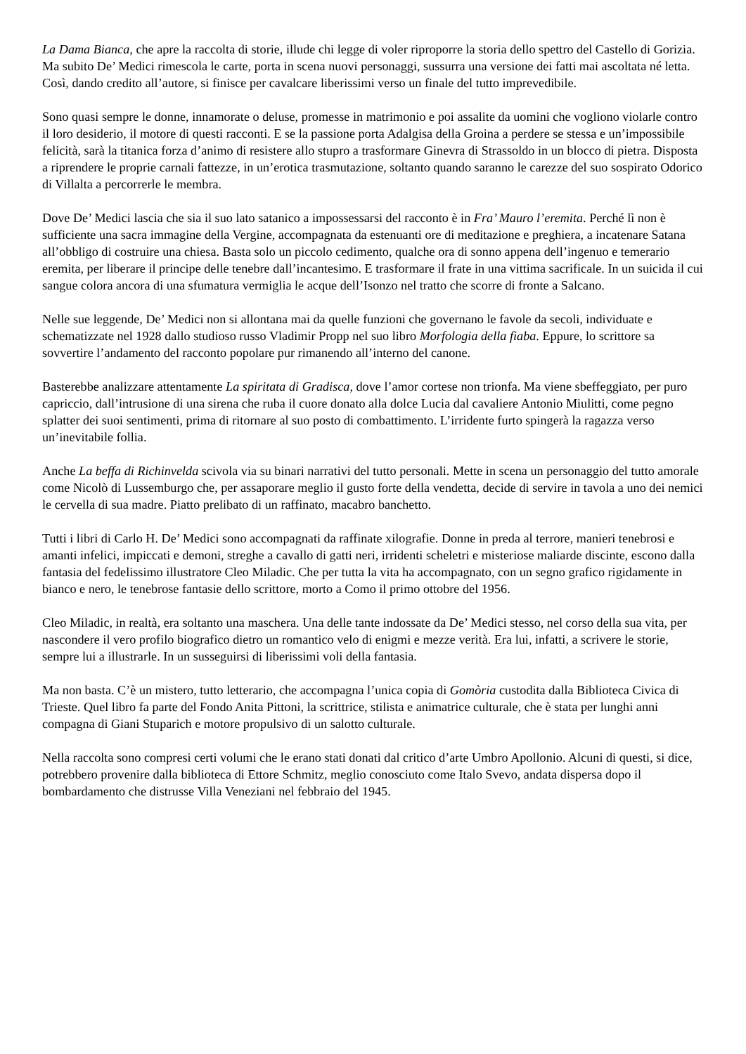La Dama Bianca, che apre la raccolta di storie, illude chi legge di voler riproporre la storia dello spettro del Castello di Gorizia. Ma subito De’ Medici rimescola le carte, porta in scena nuovi personaggi, sussurra una versione dei fatti mai ascoltata né letta. Così, dando credito all’autore, si finisce per cavalcare liberissimi verso un finale del tutto imprevedibile.
Sono quasi sempre le donne, innamorate o deluse, promesse in matrimonio e poi assalite da uomini che vogliono violarle contro il loro desiderio, il motore di questi racconti. E se la passione porta Adalgisa della Groina a perdere se stessa e un’impossibile felicità, sarà la titanica forza d’animo di resistere allo stupro a trasformare Ginevra di Strassoldo in un blocco di pietra. Disposta a riprendere le proprie carnali fattezze, in un’erotica trasmutazione, soltanto quando saranno le carezze del suo sospirato Odorico di Villalta a percorrerle le membra.
Dove De’ Medici lascia che sia il suo lato satanico a impossessarsi del racconto è in Fra’ Mauro l’eremita. Perché lì non è sufficiente una sacra immagine della Vergine, accompagnata da estenuanti ore di meditazione e preghiera, a incatenare Satana all’obbligo di costruire una chiesa. Basta solo un piccolo cedimento, qualche ora di sonno appena dell’ingenuo e temerario eremita, per liberare il principe delle tenebre dall’incantesimo. E trasformare il frate in una vittima sacrificale. In un suicida il cui sangue colora ancora di una sfumatura vermiglia le acque dell’Isonzo nel tratto che scorre di fronte a Salcano.
Nelle sue leggende, De’ Medici non si allontana mai da quelle funzioni che governano le favole da secoli, individuate e schematizzate nel 1928 dallo studioso russo Vladimir Propp nel suo libro Morfologia della fiaba. Eppure, lo scrittore sa sovvertire l’andamento del racconto popolare pur rimanendo all’interno del canone.
Basterebbe analizzare attentamente La spiritata di Gradisca, dove l’amor cortese non trionfa. Ma viene sbeffeggiato, per puro capriccio, dall’intrusione di una sirena che ruba il cuore donato alla dolce Lucia dal cavaliere Antonio Miulitti, come pegno splatter dei suoi sentimenti, prima di ritornare al suo posto di combattimento. L’irridente furto spingerà la ragazza verso un’inevitabile follia.
Anche La beffa di Richinvelda scivola via su binari narrativi del tutto personali. Mette in scena un personaggio del tutto amorale come Nicolò di Lussemburgo che, per assaporare meglio il gusto forte della vendetta, decide di servire in tavola a uno dei nemici le cervella di sua madre. Piatto prelibato di un raffinato, macabro banchetto.
Tutti i libri di Carlo H. De’ Medici sono accompagnati da raffinate xilografie. Donne in preda al terrore, manieri tenebrosi e amanti infelici, impiccati e demoni, streghe a cavallo di gatti neri, irridenti scheletri e misteriose maliarde discinte, escono dalla fantasia del fedelissimo illustratore Cleo Miladic. Che per tutta la vita ha accompagnato, con un segno grafico rigidamente in bianco e nero, le tenebrose fantasie dello scrittore, morto a Como il primo ottobre del 1956.
Cleo Miladic, in realtà, era soltanto una maschera. Una delle tante indossate da De’ Medici stesso, nel corso della sua vita, per nascondere il vero profilo biografico dietro un romantico velo di enigmi e mezze verità. Era lui, infatti, a scrivere le storie, sempre lui a illustrarle. In un susseguirsi di liberissimi voli della fantasia.
Ma non basta. C’è un mistero, tutto letterario, che accompagna l’unica copia di Gomòria custodita dalla Biblioteca Civica di Trieste. Quel libro fa parte del Fondo Anita Pittoni, la scrittrice, stilista e animatrice culturale, che è stata per lunghi anni compagna di Giani Stuparich e motore propulsivo di un salotto culturale.
Nella raccolta sono compresi certi volumi che le erano stati donati dal critico d’arte Umbro Apollonio. Alcuni di questi, si dice, potrebbero provenire dalla biblioteca di Ettore Schmitz, meglio conosciuto come Italo Svevo, andata dispersa dopo il bombardamento che distrusse Villa Veneziani nel febbraio del 1945.